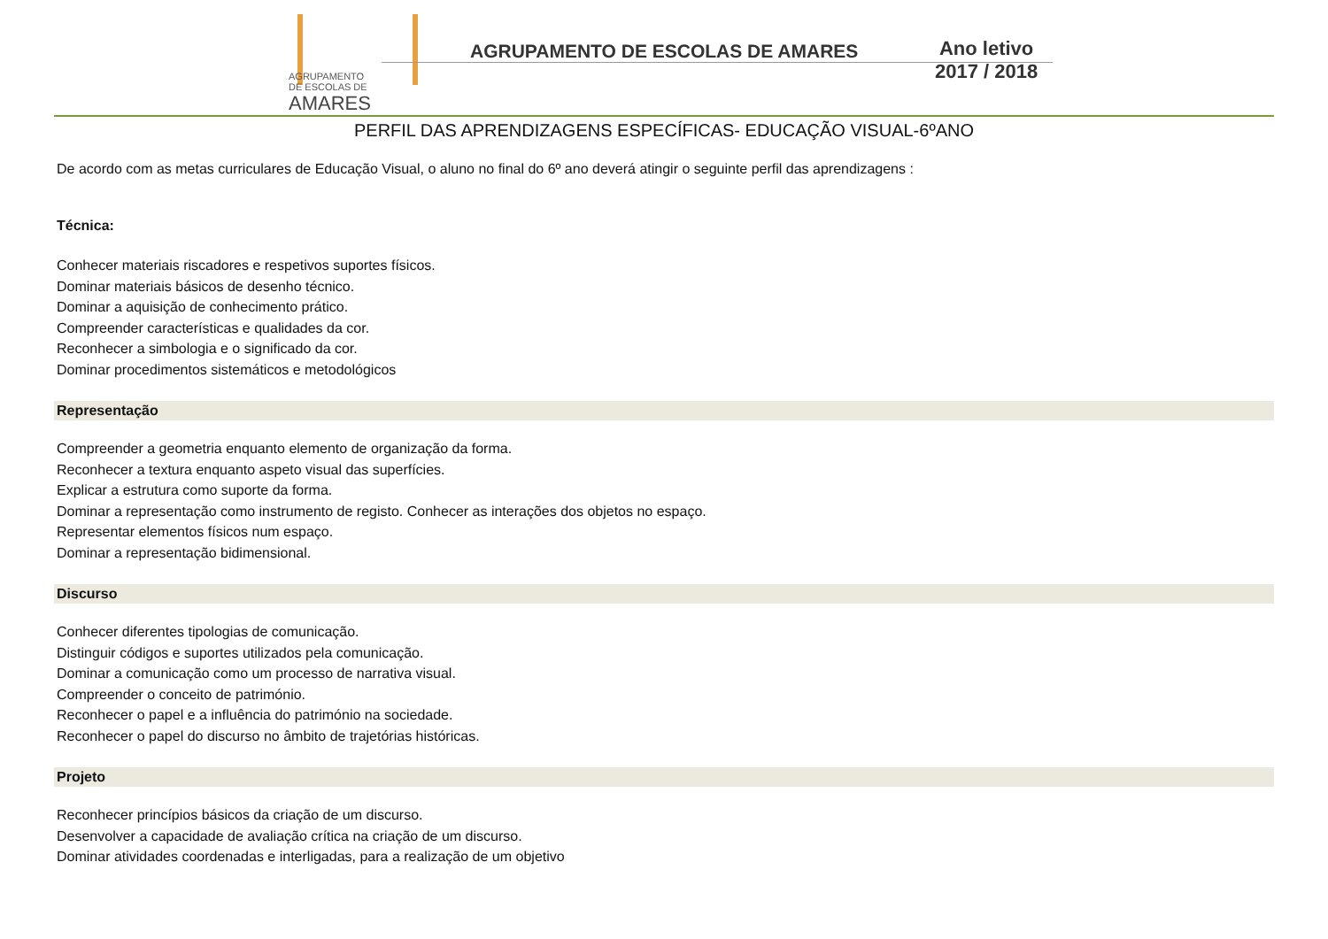AGRUPAMENTO
DE ESCOLAS DE
AMARES
AGRUPAMENTO DE ESCOLAS DE AMARES
Ano letivo
2017 / 2018
PERFIL DAS APRENDIZAGENS ESPECÍFICAS- EDUCAÇÃO VISUAL-6ºANO
De acordo com as metas curriculares de Educação Visual, o aluno no final do 6º ano deverá atingir o seguinte perfil das aprendizagens :
Técnica:
Conhecer materiais riscadores e respetivos suportes físicos.
Dominar materiais básicos de desenho técnico.
Dominar a aquisição de conhecimento prático.
Compreender características e qualidades da cor.
Reconhecer a simbologia e o significado da cor.
Dominar procedimentos sistemáticos e metodológicos
Representação
Compreender a geometria enquanto elemento de organização da forma.
Reconhecer a textura enquanto aspeto visual das superfícies.
Explicar a estrutura como suporte da forma.
Dominar a representação como instrumento de registo. Conhecer as interações dos objetos no espaço.
Representar elementos físicos num espaço.
Dominar a representação bidimensional.
Discurso
Conhecer diferentes tipologias de comunicação.
Distinguir códigos e suportes utilizados pela comunicação.
Dominar a comunicação como um processo de narrativa visual.
Compreender o conceito de património.
Reconhecer o papel e a influência do património na sociedade.
Reconhecer o papel do discurso no âmbito de trajetórias históricas.
Projeto
Reconhecer princípios básicos da criação de um discurso.
Desenvolver a capacidade de avaliação crítica na criação de um discurso.
Dominar atividades coordenadas e interligadas, para a realização de um objetivo